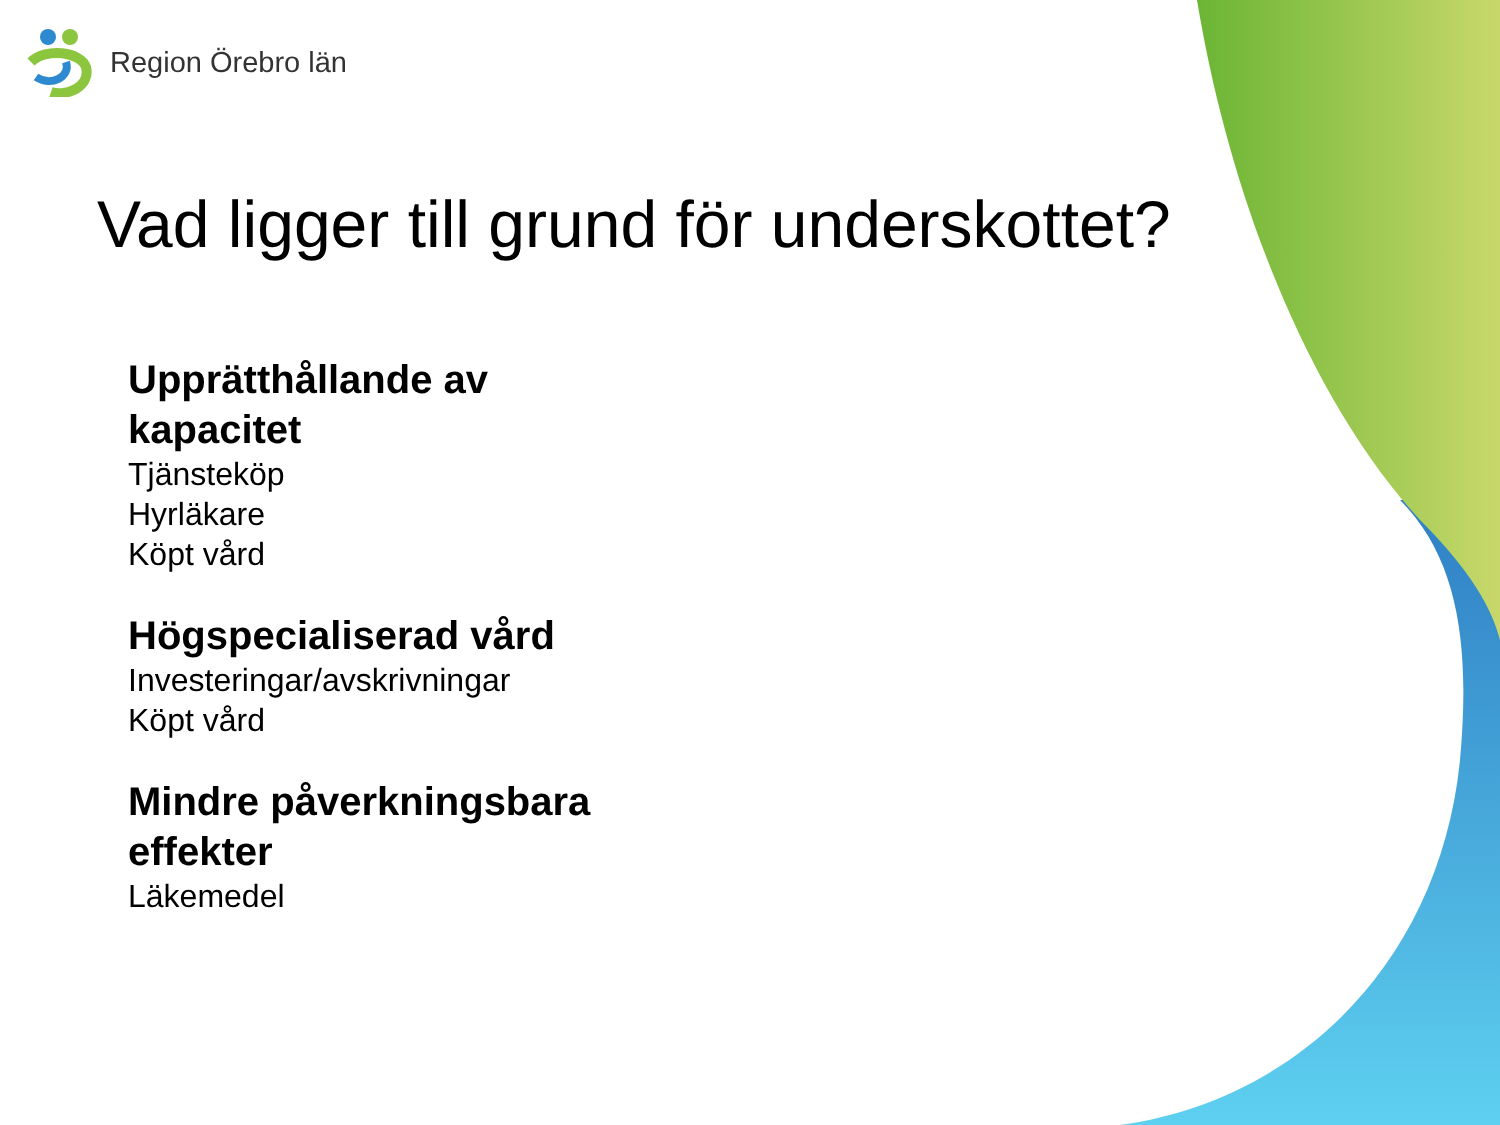Region Örebro län
Vad ligger till grund för underskottet?
Upprätthållande av kapacitet
Tjänsteköp
Hyrläkare
Köpt vård
Högspecialiserad vård
Investeringar/avskrivningar
Köpt vård
Mindre påverkningsbara effekter
Läkemedel